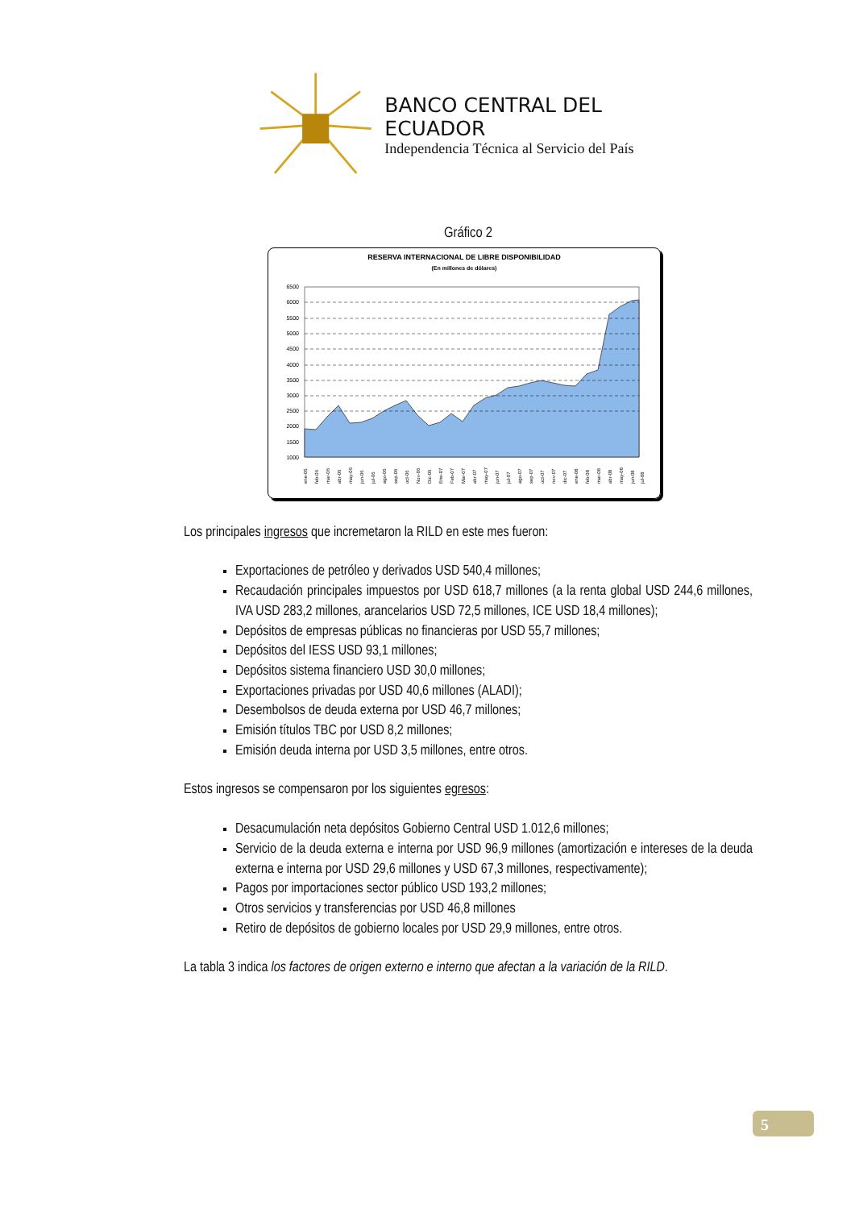BANCO CENTRAL DEL ECUADOR
Independencia Técnica al Servicio del País
Gráfico 2
RESERVA INTERNACIONAL DE LIBRE DISPONIBILIDAD
(En millones de dólares)
6500
6000
5500
5000
4500
4000
3500
3000
2500
2000
1500
1000
ene-06
feb-06
mar-06
abr-06
may-06
jun-06
jul-06
ago-06
sep-06
oct-06
Nov-06
Dic-06
Ene-07
Feb-07
Mar-07
abr-07
may-07
jun-07
jul-07
ago-07
sep-07
oct-07
nov-07
dic-07
ene-08
feb-08
mar-08
abr-08
may-08
jun-08
jul-08
Los principales ingresos que incremetaron la RILD en este mes fueron:
Exportaciones de petróleo y derivados USD 540,4 millones;
Recaudación principales impuestos por USD 618,7 millones (a la renta global USD 244,6 millones, IVA USD 283,2 millones, arancelarios USD 72,5 millones, ICE USD 18,4 millones);
Depósitos de empresas públicas no financieras por USD 55,7 millones;
Depósitos del IESS USD 93,1 millones;
Depósitos sistema financiero USD 30,0 millones;
Exportaciones privadas por USD 40,6 millones (ALADI);
Desembolsos de deuda externa por USD 46,7 millones;
Emisión títulos TBC por USD 8,2 millones;
Emisión deuda interna por USD 3,5 millones, entre otros.
Estos ingresos se compensaron por los siguientes egresos:
Desacumulación neta depósitos Gobierno Central USD 1.012,6 millones;
Servicio de la deuda externa e interna por USD 96,9 millones (amortización e intereses de la deuda externa e interna por USD 29,6 millones y USD 67,3 millones, respectivamente);
Pagos por importaciones sector público USD 193,2 millones;
Otros servicios y transferencias por USD 46,8 millones
Retiro de depósitos de gobierno locales por USD 29,9 millones, entre otros.
La tabla 3 indica los factores de origen externo e interno que afectan a la variación de la RILD.
5